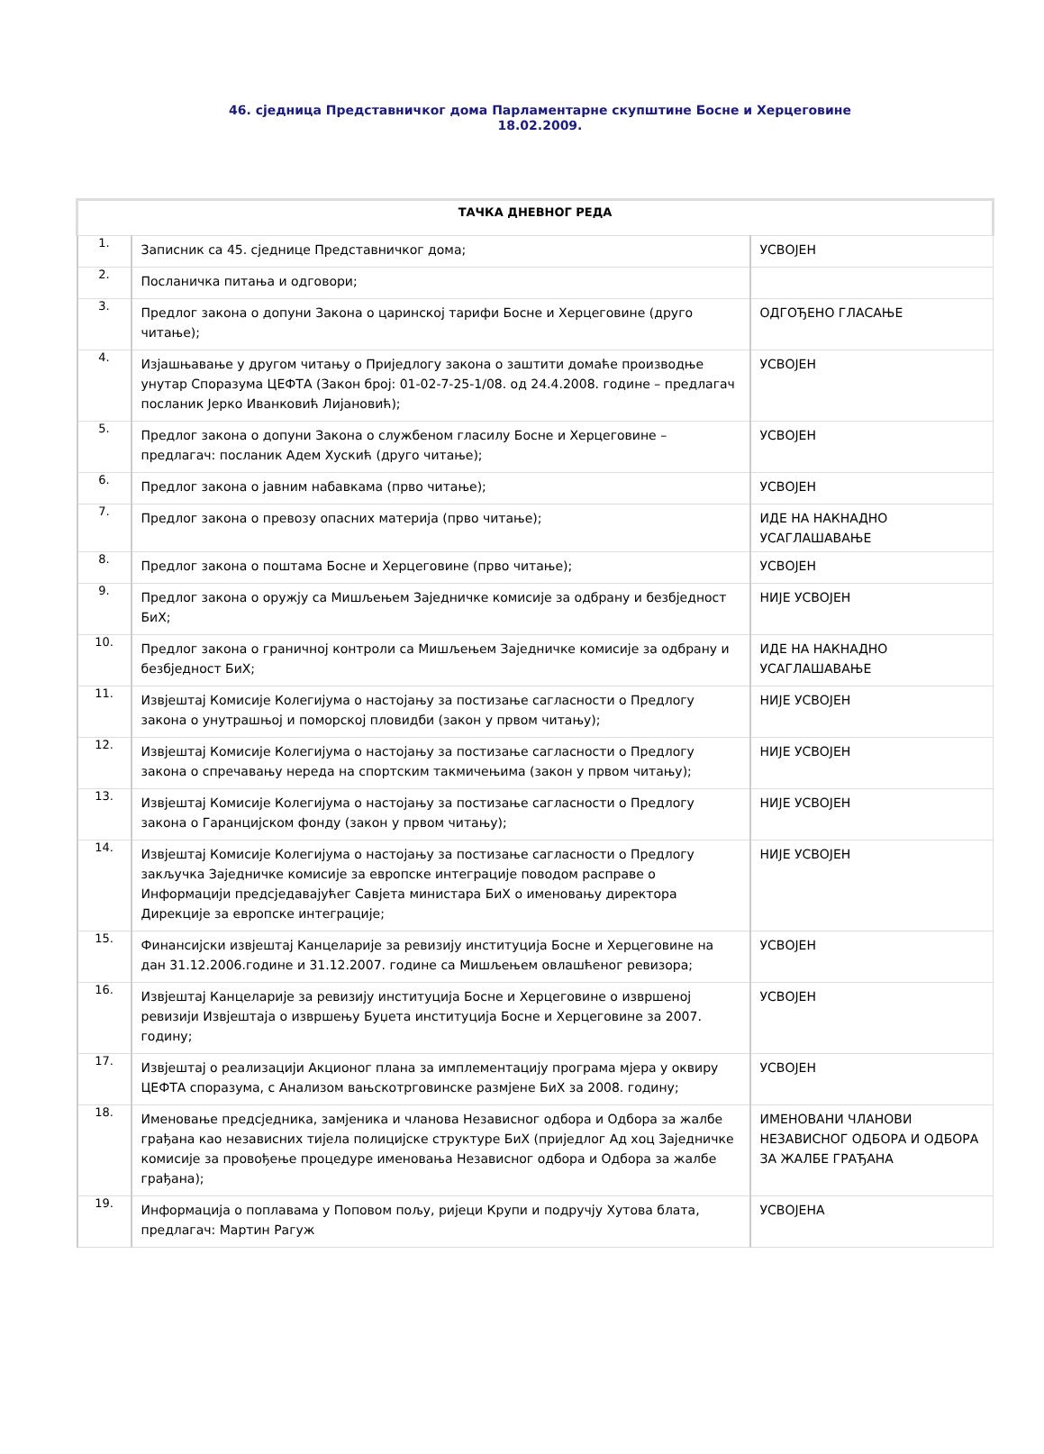46. сједница Представничког дома Парламентарне скупштине Босне и Херцеговине
18.02.2009.
| ТАЧКА ДНЕВНОГ РЕДА | | |
| --- | --- | --- |
| 1. | Записник са 45. сједнице Представничког дома; | УСВОЈЕН |
| 2. | Посланичка питања и одговори; | |
| 3. | Предлог закона о допуни Закона о царинској тарифи Босне и Херцеговине (друго читање); | ОДГОЂЕНО ГЛАСАЊЕ |
| 4. | Изјашњавање у другом читању о Приједлогу закона о заштити домаће производње унутар Споразума ЦЕФТА (Закон број: 01-02-7-25-1/08. од 24.4.2008. године – предлагач посланик Јерко Иванковић Лијановић); | УСВОЈЕН |
| 5. | Предлог закона о допуни Закона о службеном гласилу Босне и Херцеговине – предлагач: посланик Адем Хускић (друго читање); | УСВОЈЕН |
| 6. | Предлог закона о јавним набавкама (прво читање); | УСВОЈЕН |
| 7. | Предлог закона о превозу опасних материја (прво читање); | ИДЕ НА НАКНАДНО УСАГЛАШАВАЊЕ |
| 8. | Предлог закона о поштама Босне и Херцеговине (прво читање); | УСВОЈЕН |
| 9. | Предлог закона о оружју са Мишљењем Заједничке комисије за одбрану и безбједност БиХ; | НИЈЕ УСВОЈЕН |
| 10. | Предлог закона о граничној контроли са Мишљењем Заједничке комисије за одбрану и безбједност БиХ; | ИДЕ НА НАКНАДНО УСАГЛАШАВАЊЕ |
| 11. | Извјештај Комисије Колегијума о настојању за постизање сагласности о Предлогу закона о унутрашњој и поморској пловидби (закон у првом читању); | НИЈЕ УСВОЈЕН |
| 12. | Извјештај Комисије Колегијума о настојању за постизање сагласности о Предлогу закона о спречавању нереда на спортским такмичењима (закон у првом читању); | НИЈЕ УСВОЈЕН |
| 13. | Извјештај Комисије Колегијума о настојању за постизање сагласности о Предлогу закона о Гаранцијском фонду (закон у првом читању); | НИЈЕ УСВОЈЕН |
| 14. | Извјештај Комисије Колегијума о настојању за постизање сагласности о Предлогу закључка Заједничке комисије за европске интеграције поводом расправе о Информацији предсједавајућег Савјета министара БиХ о именовању директора Дирекције за европске интеграције; | НИЈЕ УСВОЈЕН |
| 15. | Финансијски извјештај Канцеларије за ревизију институција Босне и Херцеговине на дан 31.12.2006.године и 31.12.2007. године са Мишљењем овлашћеног ревизора; | УСВОЈЕН |
| 16. | Извјештај Канцеларије за ревизију институција Босне и Херцеговине о извршеној ревизији Извјештаја о извршењу Буџета институција Босне и Херцеговине за 2007. годину; | УСВОЈЕН |
| 17. | Извјештај о реализацији Акционог плана за имплементацију програма мјера у оквиру ЦЕФТА споразума, с Анализом вањскотрговинске размјене БиХ за 2008. годину; | УСВОЈЕН |
| 18. | Именовање предсједника, замјеника и чланова Независног одбора и Одбора за жалбе грађана као независних тијела полицијске структуре БиХ (приједлог Ад хоц Заједничке комисије за провођење процедуре именовања Независног одбора и Одбора за жалбе грађана); | ИМЕНОВАНИ ЧЛАНОВИ НЕЗАВИСНОГ ОДБОРА И ОДБОРА ЗА ЖАЛБЕ ГРАЂАНА |
| 19. | Информација о поплавама у Поповом пољу, ријеци Крупи и подручју Хутова блата, предлагач: Мартин Рагуж | УСВОЈЕНА |